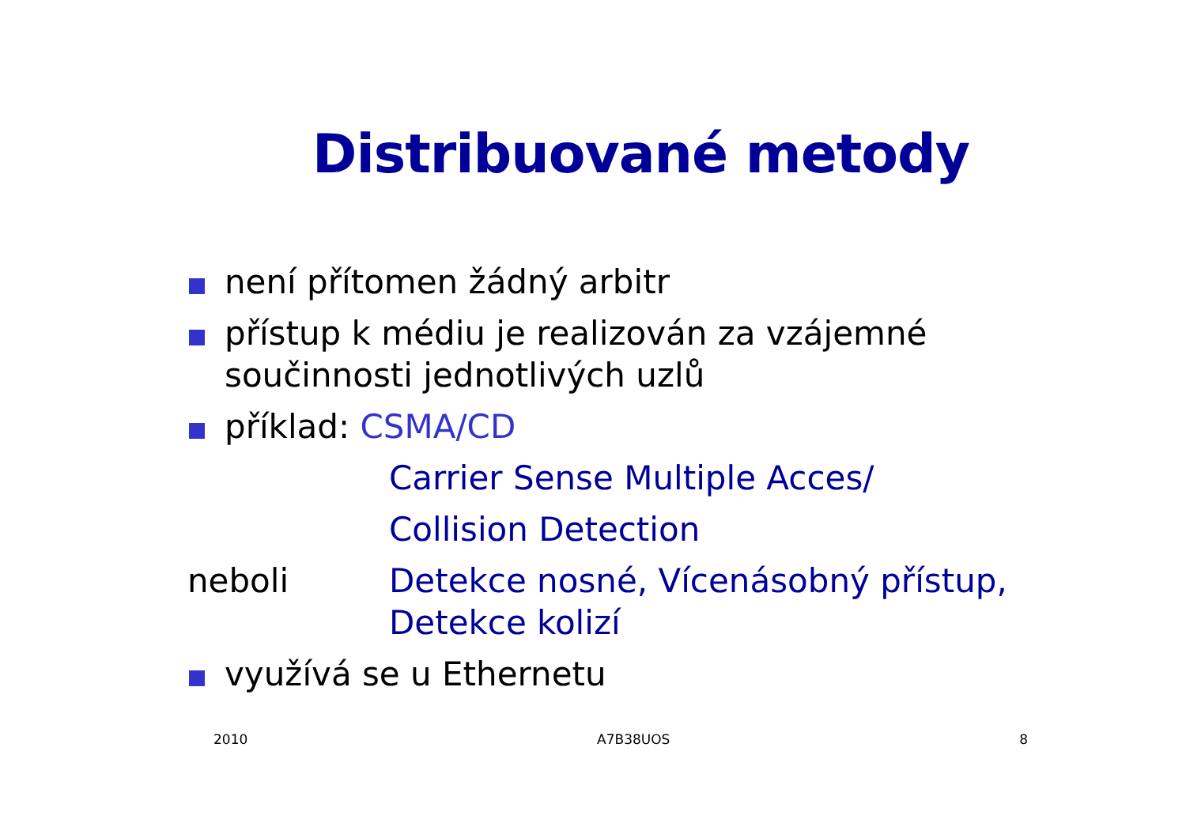Distribuované metody
není přítomen žádný arbitr
přístup k médiu je realizován za vzájemné součinnosti jednotlivých uzlů
příklad: CSMA/CD
Carrier Sense Multiple Acces/
Collision Detection
neboli Detekce nosné, Vícenásobný přístup, Detekce kolizí
využívá se u Ethernetu
2010 A7B38UOS 8